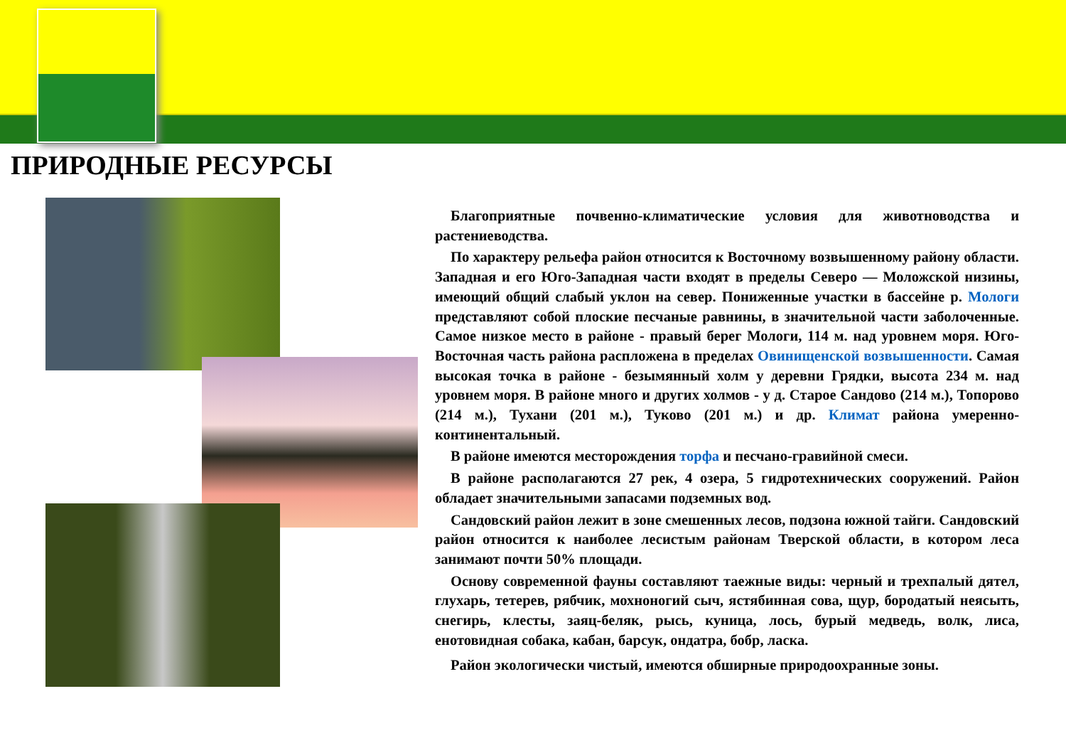ПРИРОДНЫЕ РЕСУРСЫ
Благоприятные почвенно-климатические условия для животноводства и растениеводства.
По характеру рельефа район относится к Восточному возвышенному району области. Западная и его Юго-Западная части входят в пределы Северо — Моложской низины, имеющий общий слабый уклон на север. Пониженные участки в бассейне р. Мологи представляют собой плоские песчаные равнины, в значительной части заболоченные. Самое низкое место в районе - правый берег Мологи, 114 м. над уровнем моря. Юго-Восточная часть района расплoжена в пределах Овинищенской возвышенности. Самая высокая точка в районе - безымянный холм у деревни Грядки, высота 234 м. над уровнем моря. В районе много и других холмов - у д. Старое Сандово (214 м.), Топорово (214 м.), Тухани (201 м.), Туково (201 м.) и др. Климат района умеренно-континентальный.
В районе имеются месторождения торфа и песчано-гравийной смеси.
В районе располагаются 27 рек, 4 озера, 5 гидротехнических сооружений. Район обладает значительными запасами подземных вод.
Сандовский район лежит в зоне смешенных лесов, подзона южной тайги. Сандовский район относится к наиболее лесистым районам Тверской области, в котором леса занимают почти 50% площади.
Основу современной фауны составляют таежные виды: черный и трехпалый дятел, глухарь, тетерев, рябчик, мохноногий сыч, ястябинная сова, щур, бородатый неясыть, снегирь, клесты, заяц-беляк, рысь, куница, лось, бурый медведь, волк, лиса, енотовидная собака, кабан, барсук, ондатра, бобр, ласка.
Район экологически чистый, имеются обширные природоохранные зоны.